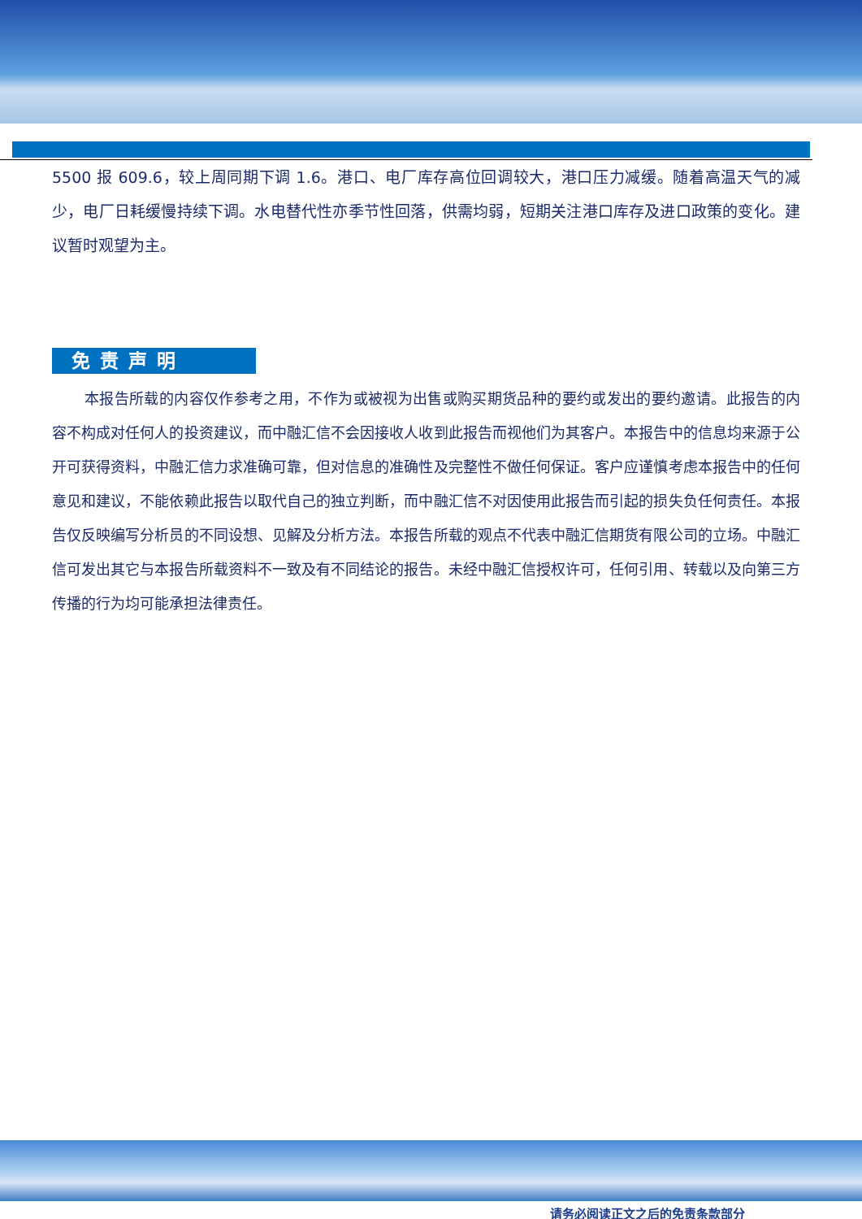5500 报 609.6，较上周同期下调 1.6。港口、电厂库存高位回调较大，港口压力减缓。随着高温天气的减少，电厂日耗缓慢持续下调。水电替代性亦季节性回落，供需均弱，短期关注港口库存及进口政策的变化。建议暂时观望为主。
免责声明
本报告所载的内容仅作参考之用，不作为或被视为出售或购买期货品种的要约或发出的要约邀请。此报告的内容不构成对任何人的投资建议，而中融汇信不会因接收人收到此报告而视他们为其客户。本报告中的信息均来源于公开可获得资料，中融汇信力求准确可靠，但对信息的准确性及完整性不做任何保证。客户应谨慎考虑本报告中的任何意见和建议，不能依赖此报告以取代自己的独立判断，而中融汇信不对因使用此报告而引起的损失负任何责任。本报告仅反映编写分析员的不同设想、见解及分析方法。本报告所载的观点不代表中融汇信期货有限公司的立场。中融汇信可发出其它与本报告所载资料不一致及有不同结论的报告。未经中融汇信授权许可，任何引用、转载以及向第三方传播的行为均可能承担法律责任。
请务必阅读正文之后的免责条款部分